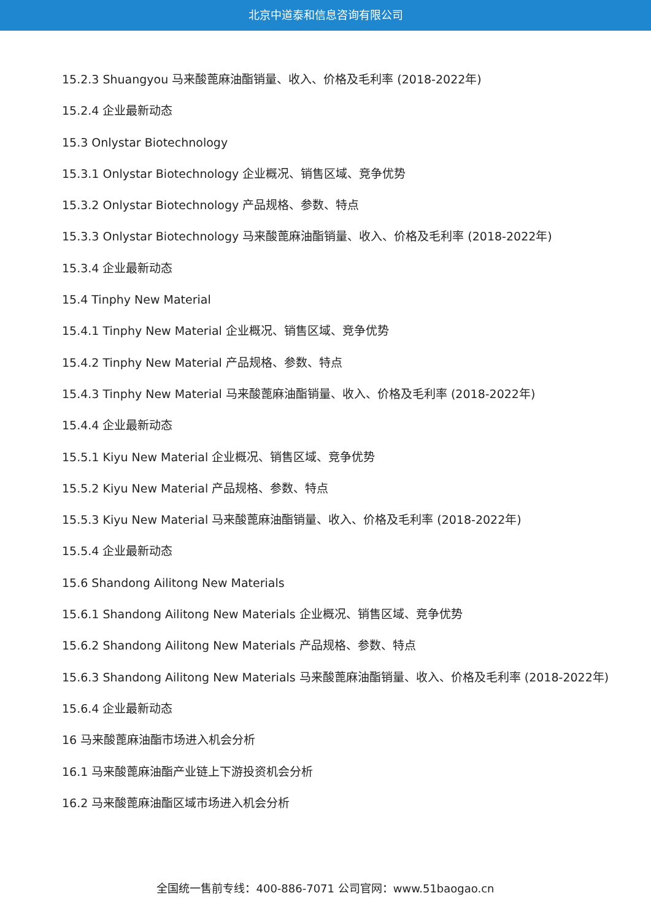北京中道泰和信息咨询有限公司
15.2.3 Shuangyou 马来酸蓖麻油酯销量、收入、价格及毛利率 (2018-2022年)
15.2.4 企业最新动态
15.3 Onlystar Biotechnology
15.3.1 Onlystar Biotechnology 企业概况、销售区域、竞争优势
15.3.2 Onlystar Biotechnology 产品规格、参数、特点
15.3.3 Onlystar Biotechnology 马来酸蓖麻油酯销量、收入、价格及毛利率 (2018-2022年)
15.3.4 企业最新动态
15.4 Tinphy New Material
15.4.1 Tinphy New Material 企业概况、销售区域、竞争优势
15.4.2 Tinphy New Material 产品规格、参数、特点
15.4.3 Tinphy New Material 马来酸蓖麻油酯销量、收入、价格及毛利率 (2018-2022年)
15.4.4 企业最新动态
15.5.1 Kiyu New Material 企业概况、销售区域、竞争优势
15.5.2 Kiyu New Material 产品规格、参数、特点
15.5.3 Kiyu New Material 马来酸蓖麻油酯销量、收入、价格及毛利率 (2018-2022年)
15.5.4 企业最新动态
15.6 Shandong Ailitong New Materials
15.6.1 Shandong Ailitong New Materials 企业概况、销售区域、竞争优势
15.6.2 Shandong Ailitong New Materials 产品规格、参数、特点
15.6.3 Shandong Ailitong New Materials 马来酸蓖麻油酯销量、收入、价格及毛利率 (2018-2022年)
15.6.4 企业最新动态
16 马来酸蓖麻油酯市场进入机会分析
16.1 马来酸蓖麻油酯产业链上下游投资机会分析
16.2 马来酸蓖麻油酯区域市场进入机会分析
全国统一售前专线：400-886-7071 公司官网：www.51baogao.cn